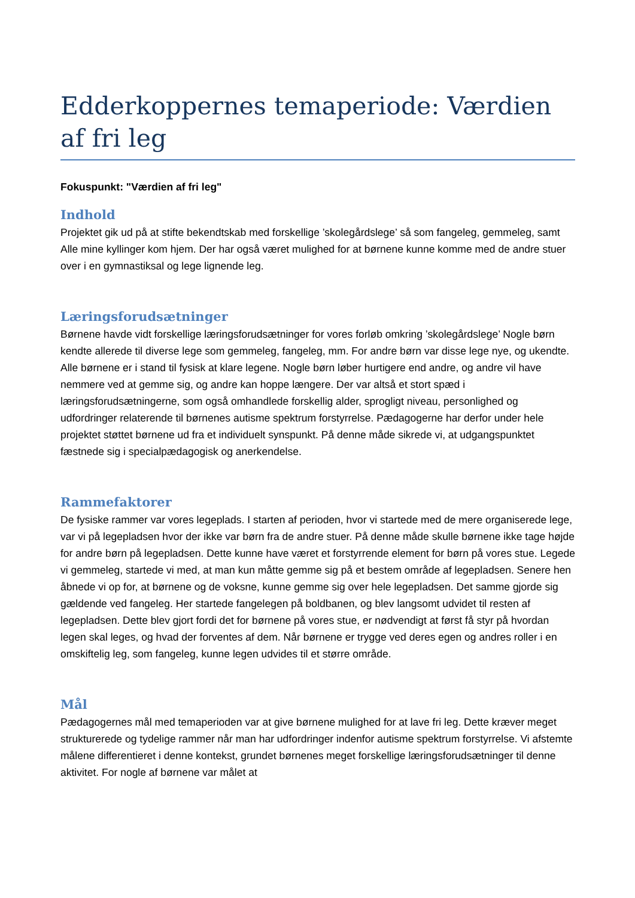Edderkoppernes temaperiode: Værdien af fri leg
Fokuspunkt: "Værdien af fri leg"
Indhold
Projektet gik ud på at stifte bekendtskab med forskellige ’skolegårdslege’ så som fangeleg, gemmeleg, samt Alle mine kyllinger kom hjem. Der har også været mulighed for at børnene kunne komme med de andre stuer over i en gymnastiksal og lege lignende leg.
Læringsforudsætninger
Børnene havde vidt forskellige læringsforudsætninger for vores forløb omkring ’skolegårdslege’ Nogle børn kendte allerede til diverse lege som gemmeleg, fangeleg, mm. For andre børn var disse lege nye, og ukendte. Alle børnene er i stand til fysisk at klare legene. Nogle børn løber hurtigere end andre, og andre vil have nemmere ved at gemme sig, og andre kan hoppe længere. Der var altså et stort spæd i læringsforudsætningerne, som også omhandlede forskellig alder, sprogligt niveau, personlighed og udfordringer relaterende til børnenes autisme spektrum forstyrrelse. Pædagogerne har derfor under hele projektet støttet børnene ud fra et individuelt synspunkt. På denne måde sikrede vi, at udgangspunktet fæstnede sig i specialpædagogisk og anerkendelse.
Rammefaktorer
De fysiske rammer var vores legeplads. I starten af perioden, hvor vi startede med de mere organiserede lege, var vi på legepladsen hvor der ikke var børn fra de andre stuer. På denne måde skulle børnene ikke tage højde for andre børn på legepladsen. Dette kunne have været et forstyrrende element for børn på vores stue. Legede vi gemmeleg, startede vi med, at man kun måtte gemme sig på et bestem område af legepladsen. Senere hen åbnede vi op for, at børnene og de voksne, kunne gemme sig over hele legepladsen. Det samme gjorde sig gældende ved fangeleg. Her startede fangelegen på boldbanen, og blev langsomt udvidet til resten af legepladsen. Dette blev gjort fordi det for børnene på vores stue, er nødvendigt at først få styr på hvordan legen skal leges, og hvad der forventes af dem. Når børnene er trygge ved deres egen og andres roller i en omskiftelig leg, som fangeleg, kunne legen udvides til et større område.
Mål
Pædagogernes mål med temaperioden var at give børnene mulighed for at lave fri leg. Dette kræver meget strukturerede og tydelige rammer når man har udfordringer indenfor autisme spektrum forstyrrelse. Vi afstemte målene differentieret i denne kontekst, grundet børnenes meget forskellige læringsforudsætninger til denne aktivitet. For nogle af børnene var målet at